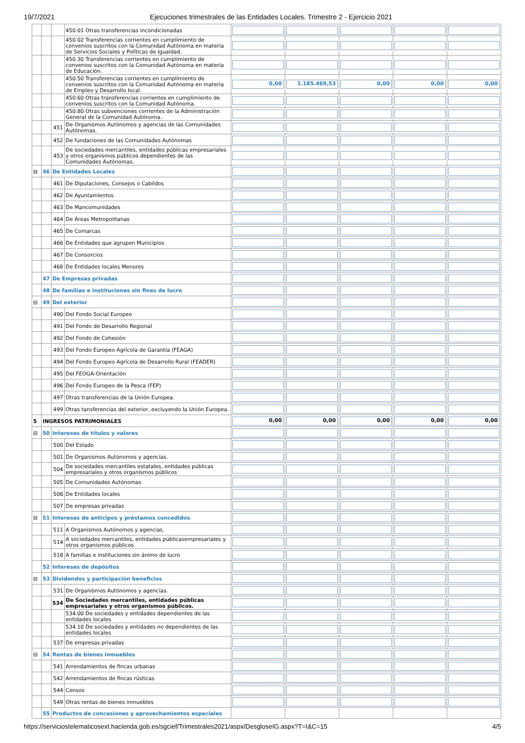19/7/2021 Ejecuciones trimestrales de las Entidades Locales. Trimestre 2 - Ejercicio 2021
| | | | 450.01 Otras transferencias incondicionadas | | | | | |
| | | | 450.02 Transferencias corrientes en cumplimiento de convenios suscritos con la Comunidad Autónoma en materia de Servicios Sociales y Políticas de Igualdad. | | | | | |
| | | | 450.30 Transferencias corrientes en cumplimiento de convenios suscritos con la Comunidad Autónoma en materia de Educación. | | | | | |
| | | | 450.50 Transferencias corrientes en cumplimiento de convenios suscritos con la Comunidad Autónoma en materia de Empleo y Desarrollo local. | 0,00 | 1.185.469,53 | 0,00 | 0,00 | 0,00 |
| | | | 450.60 Otras transferencias corrientes en cumplimiento de convenios suscritos con la Comunidad Autónoma. | | | | | |
| | | | 450.80 Otras subvenciones corrientes de la Administración General de la Comunidad Autónoma. | | | | | |
| | | 451 | De Organismos Autónomos y agencias de las Comunidades Autónomas. | | | | | |
| | | 452 | De fundaciones de las Comunidades Autónomas | | | | | |
| | | 453 | De sociedades mercantiles, entidades públicas empresariales y otros organismos públicos dependientes de las Comunidades Autónomas. | | | | | |
| ⊟ | 46 | De Entidades Locales | | | | | | |
| | | 461 | De Diputaciones, Consejos o Cabildos | | | | | |
| | | 462 | De Ayuntamientos | | | | | |
| | | 463 | De Mancomunidades | | | | | |
| | | 464 | De Áreas Metropolitanas | | | | | |
| | | 465 | De Comarcas | | | | | |
| | | 466 | De Entidades que agrupen Municipios | | | | | |
| | | 467 | De Consorcios | | | | | |
| | | 468 | De Entidades locales Menores | | | | | |
| | 47 | De Empresas privadas | | | | | | |
| | 48 | De familias e instituciones sin fines de lucro | | | | | | |
| ⊟ | 49 | Del exterior | | | | | | |
| | | 490 | Del Fondo Social Europeo | | | | | |
| | | 491 | Del Fondo de Desarrollo Regional | | | | | |
| | | 492 | Del Fondo de Cohesión | | | | | |
| | | 493 | Del Fondo Europeo Agrícola de Garantía (FEAGA) | | | | | |
| | | 494 | Del Fondo Europeo Agrícola de Desarrollo Rural (FEADER) | | | | | |
| | | 495 | Del FEOGA-Orientación | | | | | |
| | | 496 | Del Fondo Europeo de la Pesca (FEP) | | | | | |
| | | 497 | Otras transferencias de la Unión Europea. | | | | | |
| | | 499 | Otras tansferencias del exterior, excluyendo la Unión Europea. | | | | | |
| 5 | INGRESOS PATRIMONIALES | | | 0,00 | 0,00 | 0,00 | 0,00 | 0,00 |
| ⊟ | 50 | Intereses de títulos y valores | | | | | | |
| | | 500 | Del Estado | | | | | |
| | | 501 | De Organismos Autónomos y agencias. | | | | | |
| | | 504 | De sociedades mercantiles estatales, entidades públicas empresariales y otros organismos públicos | | | | | |
| | | 505 | De Comunidades Autónomas | | | | | |
| | | 506 | De Entidades locales | | | | | |
| | | 507 | De empresas privadas | | | | | |
| ⊟ | 51 | Intereses de anticipos y préstamos concedidos | | | | | | |
| | | 511 | A Organismos Autónomos y agencias. | | | | | |
| | | 514 | A sociedades mercantiles, entidades públicasempresariales y otros organismos públicos | | | | | |
| | | 518 | A familias e instituciones sin ánimo de lucro | | | | | |
| | 52 | Intereses de depósitos | | | | | | |
| ⊟ | 53 | Dividendos y participación beneficios | | | | | | |
| | | 531 | De Organismos Autónomos y agencias. | | | | | |
| | | 534 | De Sociedades mercantiles, entidades públicas empresariales y otros organismos públicos. | | | | | |
| | | | 534.00 De sociedades y entidades dependientes de las entidades locales | | | | | |
| | | | 534.10 De sociedades y entidades no dependientes de las entidades locales | | | | | |
| | | 537 | De empresas privadas | | | | | |
| ⊟ | 54 | Rentas de bienes inmuebles | | | | | | |
| | | 541 | Arrendamientos de fincas urbanas | | | | | |
| | | 542 | Arrendamientos de fincas rústicas | | | | | |
| | | 544 | Censos | | | | | |
| | | 549 | Otras rentas de bienes inmuebles | | | | | |
| | 55 | Productos de concesiones y aprovechamientos especiales | | | | | | |
https://serviciostelematicosext.hacienda.gob.es/sgcief/Trimestrales2021/aspx/DesgloseIG.aspx?T=I&C=15 4/5